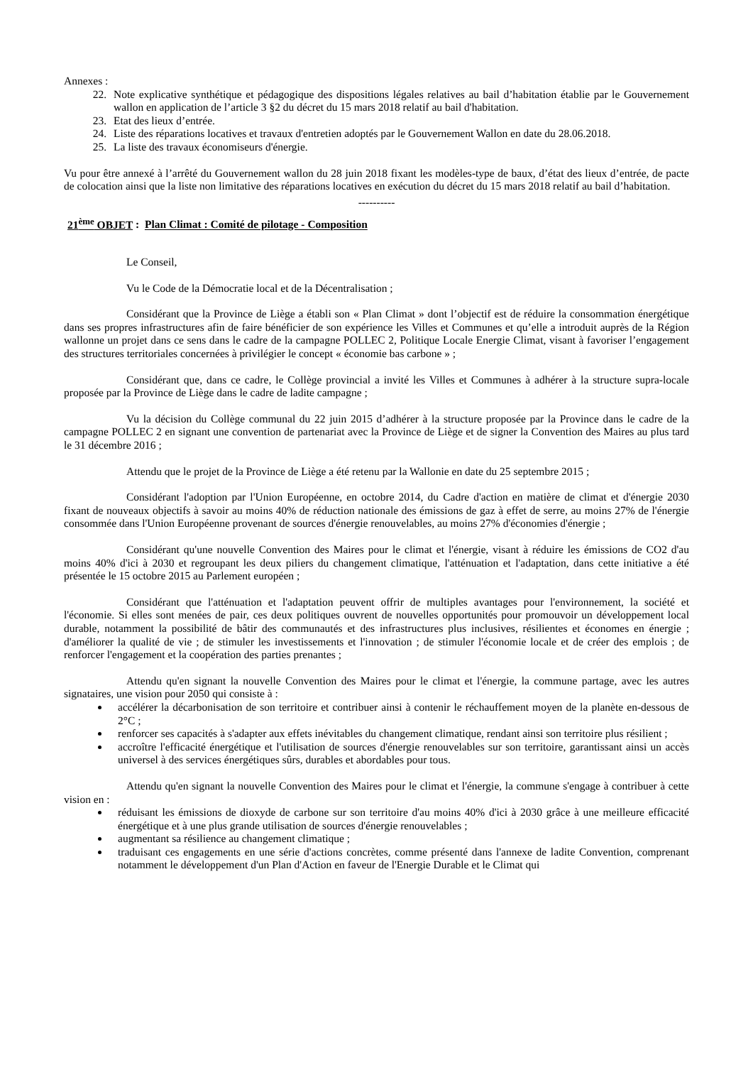Annexes :
22. Note explicative synthétique et pédagogique des dispositions légales relatives au bail d’habitation établie par le Gouvernement wallon en application de l’article 3 §2 du décret du 15 mars 2018 relatif au bail d'habitation.
23. Etat des lieux d’entrée.
24. Liste des réparations locatives et travaux d'entretien adoptés par le Gouvernement Wallon en date du 28.06.2018.
25. La liste des travaux économiseurs d'énergie.
Vu pour être annexé à l’arrêté du Gouvernement wallon du 28 juin 2018 fixant les modèles-type de baux, d’état des lieux d’entrée, de pacte de colocation ainsi que la liste non limitative des réparations locatives en exécution du décret du 15 mars 2018 relatif au bail d’habitation.
----------
21<sup>ème</sup> OBJET : Plan Climat : Comité de pilotage - Composition
Le Conseil,
Vu le Code de la Démocratie local et de la Décentralisation ;
Considérant que la Province de Liège a établi son « Plan Climat » dont l’objectif est de réduire la consommation énergétique dans ses propres infrastructures afin de faire bénéficier de son expérience les Villes et Communes et qu’elle a introduit auprès de la Région wallonne un projet dans ce sens dans le cadre de la campagne POLLEC 2, Politique Locale Energie Climat, visant à favoriser l’engagement des structures territoriales concernées à privilégier le concept « économie bas carbone » ;
Considérant que, dans ce cadre, le Collège provincial a invité les Villes et Communes à adhérer à la structure supra-locale proposée par la Province de Liège dans le cadre de ladite campagne ;
Vu la décision du Collège communal du 22 juin 2015 d’adhérer à la structure proposée par la Province dans le cadre de la campagne POLLEC 2 en signant une convention de partenariat avec la Province de Liège et de signer la Convention des Maires au plus tard le 31 décembre 2016 ;
Attendu que le projet de la Province de Liège a été retenu par la Wallonie en date du 25 septembre 2015 ;
Considérant l'adoption par l'Union Européenne, en octobre 2014, du Cadre d'action en matière de climat et d'énergie 2030 fixant de nouveaux objectifs à savoir au moins 40% de réduction nationale des émissions de gaz à effet de serre, au moins 27% de l'énergie consommée dans l'Union Européenne provenant de sources d'énergie renouvelables, au moins 27% d'économies d'énergie ;
Considérant qu'une nouvelle Convention des Maires pour le climat et l'énergie, visant à réduire les émissions de CO2 d'au moins 40% d'ici à 2030 et regroupant les deux piliers du changement climatique, l'atténuation et l'adaptation, dans cette initiative a été présentée le 15 octobre 2015 au Parlement européen ;
Considérant que l'atténuation et l'adaptation peuvent offrir de multiples avantages pour l'environnement, la société et l'économie. Si elles sont menées de pair, ces deux politiques ouvrent de nouvelles opportunités pour promouvoir un développement local durable, notamment la possibilité de bâtir des communautés et des infrastructures plus inclusives, résilientes et économes en énergie ; d'améliorer la qualité de vie ; de stimuler les investissements et l'innovation ; de stimuler l'économie locale et de créer des emplois ; de renforcer l'engagement et la coopération des parties prenantes ;
Attendu qu'en signant la nouvelle Convention des Maires pour le climat et l'énergie, la commune partage, avec les autres signataires, une vision pour 2050 qui consiste à :
accélérer la décarbonisation de son territoire et contribuer ainsi à contenir le réchauffement moyen de la planète en-dessous de 2°C ;
renforcer ses capacités à s'adapter aux effets inévitables du changement climatique, rendant ainsi son territoire plus résilient ;
accroître l'efficacité énergétique et l'utilisation de sources d'énergie renouvelables sur son territoire, garantissant ainsi un accès universel à des services énergétiques sûrs, durables et abordables pour tous.
Attendu qu'en signant la nouvelle Convention des Maires pour le climat et l'énergie, la commune s'engage à contribuer à cette vision en :
réduisant les émissions de dioxyde de carbone sur son territoire d'au moins 40% d'ici à 2030 grâce à une meilleure efficacité énergétique et à une plus grande utilisation de sources d'énergie renouvelables ;
augmentant sa résilience au changement climatique ;
traduisant ces engagements en une série d'actions concrètes, comme présenté dans l'annexe de ladite Convention, comprenant notamment le développement d'un Plan d'Action en faveur de l'Energie Durable et le Climat qui